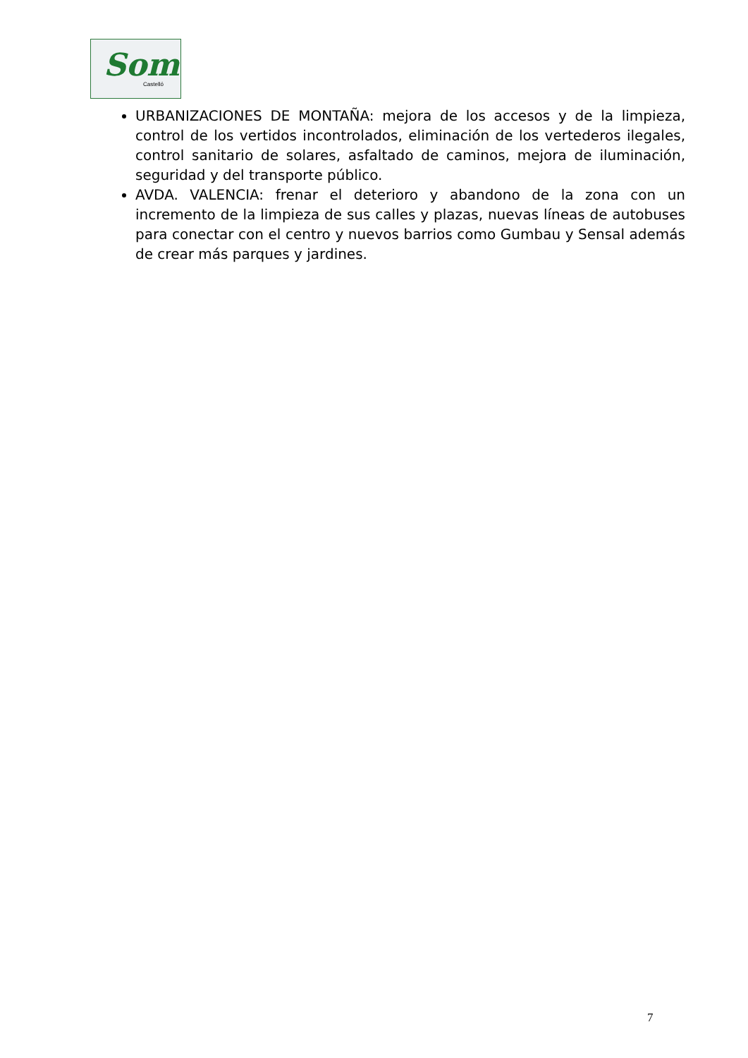Som
Castelló
URBANIZACIONES DE MONTAÑA: mejora de los accesos y de la limpieza, control de los vertidos incontrolados, eliminación de los vertederos ilegales, control sanitario de solares, asfaltado de caminos, mejora de iluminación, seguridad y del transporte público.
AVDA. VALENCIA: frenar el deterioro y abandono de la zona con un incremento de la limpieza de sus calles y plazas, nuevas líneas de autobuses para conectar con el centro y nuevos barrios como Gumbau y Sensal además de crear más parques y jardines.
7